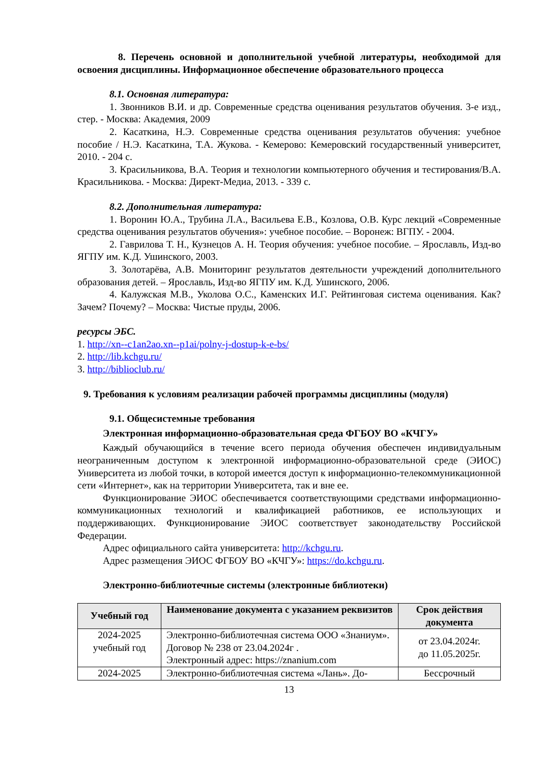8. Перечень основной и дополнительной учебной литературы, необходимой для освоения дисциплины. Информационное обеспечение образовательного процесса
8.1. Основная литература:
1. Звонников В.И. и др. Современные средства оценивания результатов обучения. 3-е изд., стер. - Москва: Академия, 2009
2. Касаткина, Н.Э. Современные средства оценивания результатов обучения: учебное пособие / Н.Э. Касаткина, Т.А. Жукова. - Кемерово: Кемеровский государственный университет, 2010. - 204 с.
3. Красильникова, В.А. Теория и технологии компьютерного обучения и тестирования/В.А. Красильникова. - Москва: Директ-Медиа, 2013. - 339 с.
8.2. Дополнительная литература:
1. Воронин Ю.А., Трубина Л.А., Васильева Е.В., Козлова, О.В. Курс лекций «Современные средства оценивания результатов обучения»: учебное пособие. – Воронеж: ВГПУ. - 2004.
2. Гаврилова Т. Н., Кузнецов А. Н. Теория обучения: учебное пособие. – Ярославль, Изд-во ЯГПУ им. К.Д. Ушинского, 2003.
3. Золотарёва, А.В. Мониторинг результатов деятельности учреждений дополнительного образования детей. – Ярославль, Изд-во ЯГПУ им. К.Д. Ушинского, 2006.
4. Калужская М.В., Уколова О.С., Каменских И.Г. Рейтинговая система оценивания. Как? Зачем? Почему? – Москва: Чистые пруды, 2006.
ресурсы ЭБС.
1. http://xn--c1an2ao.xn--p1ai/polny-j-dostup-k-e-bs/
2. http://lib.kchgu.ru/
3. http://biblioclub.ru/
9. Требования к условиям реализации рабочей программы дисциплины (модуля)
9.1. Общесистемные требования
Электронная информационно-образовательная среда ФГБОУ ВО «КЧГУ»
Каждый обучающийся в течение всего периода обучения обеспечен индивидуальным неограниченным доступом к электронной информационно-образовательной среде (ЭИОС) Университета из любой точки, в которой имеется доступ к информационно-телекоммуникационной сети «Интернет», как на территории Университета, так и вне ее.
Функционирование ЭИОС обеспечивается соответствующими средствами информационно-коммуникационных технологий и квалификацией работников, ее использующих и поддерживающих. Функционирование ЭИОС соответствует законодательству Российской Федерации.
Адрес официального сайта университета: http://kchgu.ru.
Адрес размещения ЭИОС ФГБОУ ВО «КЧГУ»: https://do.kchgu.ru.
Электронно-библиотечные системы (электронные библиотеки)
| Учебный год | Наименование документа с указанием реквизитов | Срок действия документа |
| --- | --- | --- |
| 2024-2025 учебный год | Электронно-библиотечная система ООО «Знаниум». Договор № 238 от 23.04.2024г . Электронный адрес: https://znanium.com | от 23.04.2024г. до 11.05.2025г. |
| 2024-2025 | Электронно-библиотечная система «Лань». До- | Бессрочный |
13